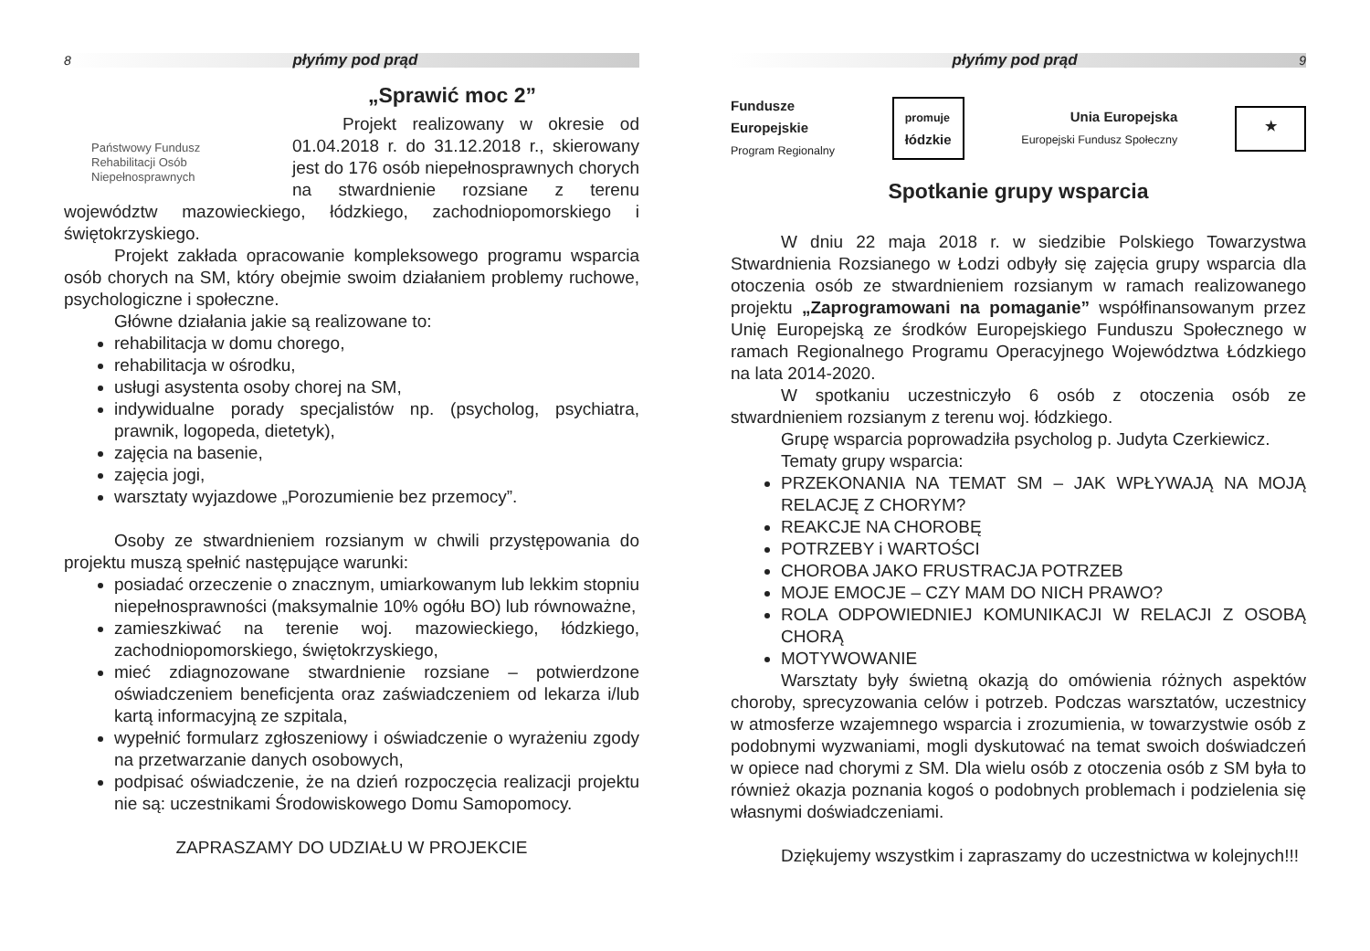8 płyńmy pod prąd
„Sprawić moc 2”
Państwowy Fundusz
Rehabilitacji Osób
Niepełnosprawnych
Projekt realizowany w okresie od 01.04.2018 r. do 31.12.2018 r., skierowany jest do 176 osób niepełnosprawnych chorych na stwardnienie rozsiane z terenu województw mazowieckiego, łódzkiego, zachodniopomorskiego i świętokrzyskiego.
Projekt zakłada opracowanie kompleksowego programu wsparcia osób chorych na SM, który obejmie swoim działaniem problemy ruchowe, psychologiczne i społeczne.
Główne działania jakie są realizowane to:
rehabilitacja w domu chorego,
rehabilitacja w ośrodku,
usługi asystenta osoby chorej na SM,
indywidualne porady specjalistów np. (psycholog, psychiatra, prawnik, logopeda, dietetyk),
zajęcia na basenie,
zajęcia jogi,
warsztaty wyjazdowe „Porozumienie bez przemocy”.
Osoby ze stwardnieniem rozsianym w chwili przystępowania do projektu muszą spełnić następujące warunki:
posiadać orzeczenie o znacznym, umiarkowanym lub lekkim stopniu niepełnosprawności (maksymalnie 10% ogółu BO) lub równoważne,
zamieszkiwać na terenie woj. mazowieckiego, łódzkiego, zachodniopomorskiego, świętokrzyskiego,
mieć zdiagnozowane stwardnienie rozsiane – potwierdzone oświadczeniem beneficjenta oraz zaświadczeniem od lekarza i/lub kartą informacyjną ze szpitala,
wypełnić formularz zgłoszeniowy i oświadczenie o wyrażeniu zgody na przetwarzanie danych osobowych,
podpisać oświadczenie, że na dzień rozpoczęcia realizacji projektu nie są: uczestnikami Środowiskowego Domu Samopomocy.
ZAPRASZAMY DO UDZIAŁU W PROJEKCIE
płyńmy pod prąd 9
Fundusze
Europejskie
Program Regionalny
promuje
łódzkie
Unia Europejska
Europejski Fundusz Społeczny
★
Spotkanie grupy wsparcia
W dniu 22 maja 2018 r. w siedzibie Polskiego Towarzystwa Stwardnienia Rozsianego w Łodzi odbyły się zajęcia grupy wsparcia dla otoczenia osób ze stwardnieniem rozsianym w ramach realizowanego projektu „Zaprogramowani na pomaganie” współfinansowanym przez Unię Europejską ze środków Europejskiego Funduszu Społecznego w ramach Regionalnego Programu Operacyjnego Województwa Łódzkiego na lata 2014-2020.
W spotkaniu uczestniczyło 6 osób z otoczenia osób ze stwardnieniem rozsianym z terenu woj. łódzkiego.
Grupę wsparcia poprowadziła psycholog p. Judyta Czerkiewicz.
Tematy grupy wsparcia:
PRZEKONANIA NA TEMAT SM – JAK WPŁYWAJĄ NA MOJĄ RELACJĘ Z CHORYM?
REAKCJE NA CHOROBĘ
POTRZEBY i WARTOŚCI
CHOROBA JAKO FRUSTRACJA POTRZEB
MOJE EMOCJE – CZY MAM DO NICH PRAWO?
ROLA ODPOWIEDNIEJ KOMUNIKACJI W RELACJI Z OSOBĄ CHORĄ
MOTYWOWANIE
Warsztaty były świetną okazją do omówienia różnych aspektów choroby, sprecyzowania celów i potrzeb. Podczas warsztatów, uczestnicy w atmosferze wzajemnego wsparcia i zrozumienia, w towarzystwie osób z podobnymi wyzwaniami, mogli dyskutować na temat swoich doświadczeń w opiece nad chorymi z SM. Dla wielu osób z otoczenia osób z SM była to również okazja poznania kogoś o podobnych problemach i podzielenia się własnymi doświadczeniami.
Dziękujemy wszystkim i zapraszamy do uczestnictwa w kolejnych!!!